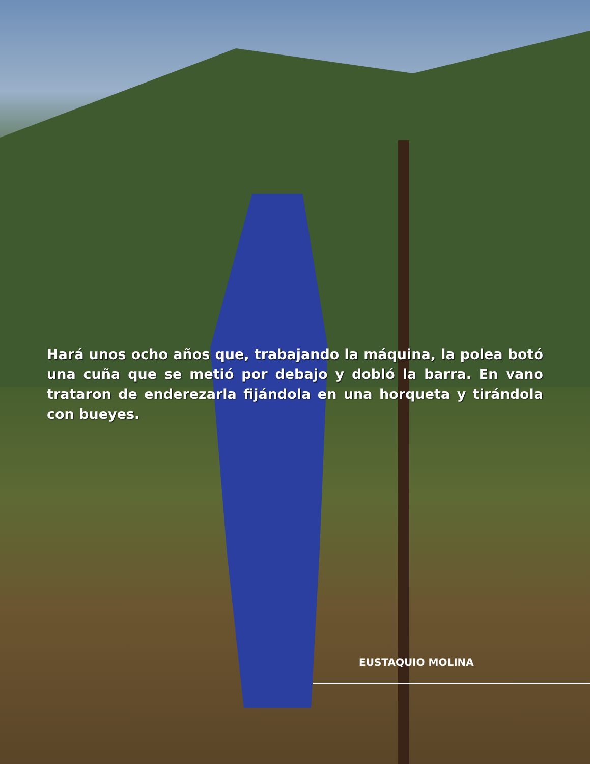Hará unos ocho años que, trabajando la máquina, la polea botó una cuña que se metió por debajo y dobló la barra. En vano trataron de enderezarla fijándola en una horqueta y tirándola con bueyes.
EUSTAQUIO MOLINA